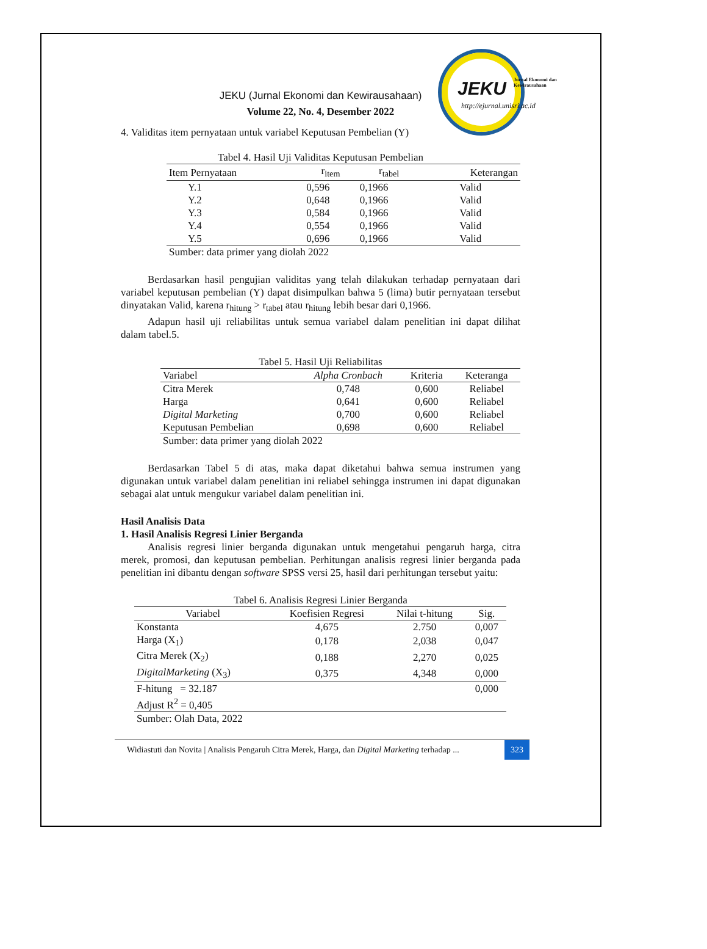JEKU
Jurnal Ekonomi dan Kewirausahaan
http://ejurnal.unisri.ac.id
JEKU (Jurnal Ekonomi dan Kewirausahaan)
Volume 22, No. 4, Desember 2022
4. Validitas item pernyataan untuk variabel Keputusan Pembelian (Y)
Tabel 4. Hasil Uji Validitas Keputusan Pembelian
| Item Pernyataan | r<sub>item</sub> | r<sub>tabel</sub> | Keterangan |
| --- | --- | --- | --- |
| Y.1 | 0,596 | 0,1966 | Valid |
| Y.2 | 0,648 | 0,1966 | Valid |
| Y.3 | 0,584 | 0,1966 | Valid |
| Y.4 | 0,554 | 0,1966 | Valid |
| Y.5 | 0,696 | 0,1966 | Valid |
| Sumber: data primer yang diolah 2022 | | | |
Berdasarkan hasil pengujian validitas yang telah dilakukan terhadap pernyataan dari variabel keputusan pembelian (Y) dapat disimpulkan bahwa 5 (lima) butir pernyataan tersebut dinyatakan Valid, karena r<sub>hitung</sub> > r<sub>tabel</sub> atau r<sub>hitung</sub> lebih besar dari 0,1966.
Adapun hasil uji reliabilitas untuk semua variabel dalam penelitian ini dapat dilihat dalam tabel.5.
Tabel 5. Hasil Uji Reliabilitas
| Variabel | Alpha Cronbach | Kriteria | Keteranga |
| --- | --- | --- | --- |
| Citra Merek | 0,748 | 0,600 | Reliabel |
| Harga | 0,641 | 0,600 | Reliabel |
| Digital Marketing | 0,700 | 0,600 | Reliabel |
| Keputusan Pembelian | 0,698 | 0,600 | Reliabel |
| Sumber: data primer yang diolah 2022 | | | |
Berdasarkan Tabel 5 di atas, maka dapat diketahui bahwa semua instrumen yang digunakan untuk variabel dalam penelitian ini reliabel sehingga instrumen ini dapat digunakan sebagai alat untuk mengukur variabel dalam penelitian ini.
Hasil Analisis Data
1. Hasil Analisis Regresi Linier Berganda
Analisis regresi linier berganda digunakan untuk mengetahui pengaruh harga, citra merek, promosi, dan keputusan pembelian. Perhitungan analisis regresi linier berganda pada penelitian ini dibantu dengan software SPSS versi 25, hasil dari perhitungan tersebut yaitu:
Tabel 6. Analisis Regresi Linier Berganda
| Variabel | Koefisien Regresi | Nilai t-hitung | Sig. |
| --- | --- | --- | --- |
| Konstanta | 4,675 | 2.750 | 0,007 |
| Harga (X<sub>1</sub>) | 0,178 | 2,038 | 0,047 |
| Citra Merek (X<sub>2</sub>) | 0,188 | 2,270 | 0,025 |
| DigitalMarketing (X<sub>3</sub>) | 0,375 | 4,348 | 0,000 |
| F-hitung = 32.187 | | | 0,000 |
| Adjust R<sup>2</sup> = 0,405 | | | |
| Sumber: Olah Data, 2022 | | | |
Widiastuti dan Novita | Analisis Pengaruh Citra Merek, Harga, dan Digital Marketing terhadap ... 323